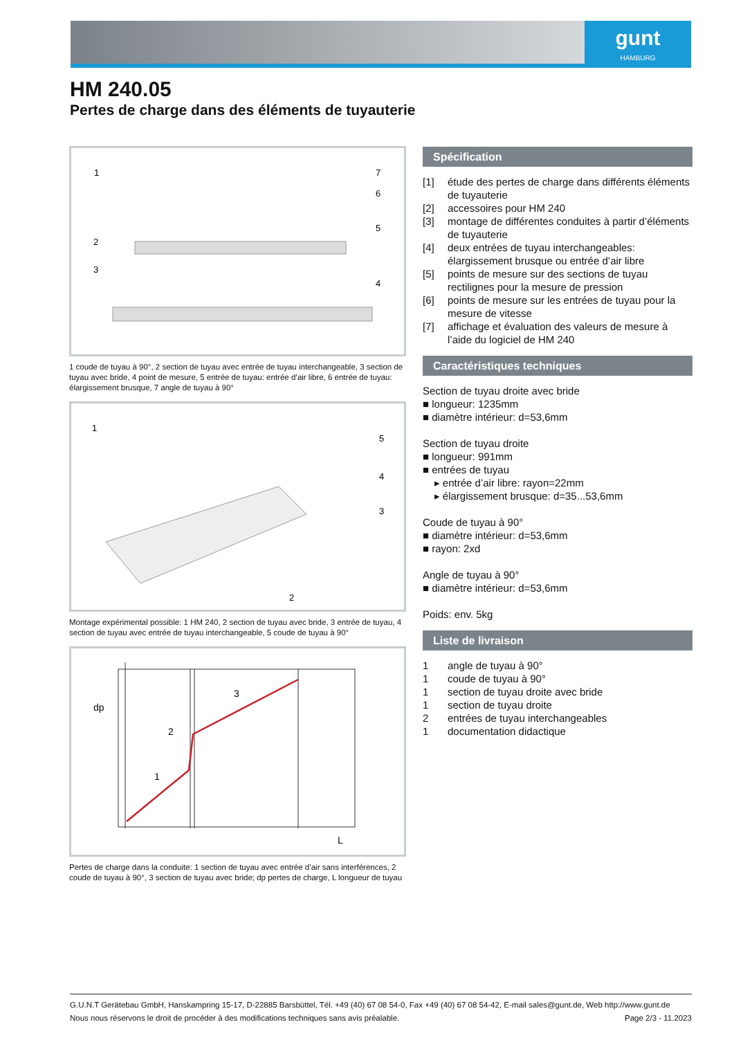gunt
HAMBURG
HM 240.05
Pertes de charge dans des éléments de tuyauterie
1
2
3
4
5
6
7
1 coude de tuyau à 90°, 2 section de tuyau avec entrée de tuyau interchangeable, 3 section de tuyau avec bride, 4 point de mesure, 5 entrée de tuyau: entrée d’air libre, 6 entrée de tuyau: élargissement brusque, 7 angle de tuyau à 90°
1
2
3
4
5
Montage expérimental possible: 1 HM 240, 2 section de tuyau avec bride, 3 entrée de tuyau, 4 section de tuyau avec entrée de tuyau interchangeable, 5 coude de tuyau à 90°
dp
1
2
3
L
Pertes de charge dans la conduite: 1 section de tuyau avec entrée d’air sans interférences, 2 coude de tuyau à 90°, 3 section de tuyau avec bride; dp pertes de charge, L longueur de tuyau
Spécification
[1] étude des pertes de charge dans différents éléments de tuyauterie
[2] accessoires pour HM 240
[3] montage de différentes conduites à partir d’éléments de tuyauterie
[4] deux entrées de tuyau interchangeables: élargissement brusque ou entrée d’air libre
[5] points de mesure sur des sections de tuyau rectilignes pour la mesure de pression
[6] points de mesure sur les entrées de tuyau pour la mesure de vitesse
[7] affichage et évaluation des valeurs de mesure à l’aide du logiciel de HM 240
Caractéristiques techniques
Section de tuyau droite avec bride
■ longueur: 1235mm
■ diamètre intérieur: d=53,6mm
Section de tuyau droite
■ longueur: 991mm
■ entrées de tuyau
▸ entrée d’air libre: rayon=22mm
▸ élargissement brusque: d=35...53,6mm
Coude de tuyau à 90°
■ diamètre intérieur: d=53,6mm
■ rayon: 2xd
Angle de tuyau à 90°
■ diamètre intérieur: d=53,6mm
Poids: env. 5kg
Liste de livraison
1 angle de tuyau à 90°
1 coude de tuyau à 90°
1 section de tuyau droite avec bride
1 section de tuyau droite
2 entrées de tuyau interchangeables
1 documentation didactique
G.U.N.T Gerätebau GmbH, Hanskampring 15-17, D-22885 Barsbüttel, Tél. +49 (40) 67 08 54-0, Fax +49 (40) 67 08 54-42, E-mail sales@gunt.de, Web http://www.gunt.de
Nous nous réservons le droit de procéder à des modifications techniques sans avis préalable. Page 2/3 - 11.2023